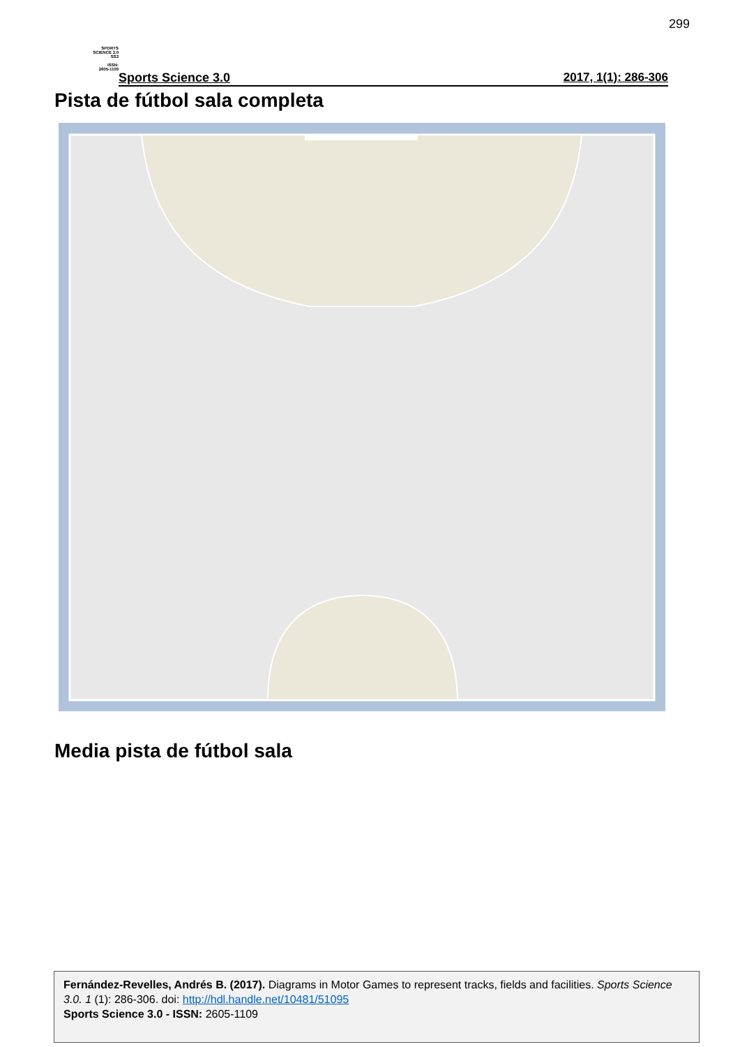299
SPORTS
SCIENCE 3.0
SS3
ISSN:
2605-1109
Sports Science 3.0 2017, 1(1): 286-306
Pista de fútbol sala completa
Media pista de fútbol sala
Fernández-Revelles, Andrés B. (2017). Diagrams in Motor Games to represent tracks, fields and facilities. Sports Science 3.0. 1 (1): 286-306. doi: http://hdl.handle.net/10481/51095
Sports Science 3.0 - ISSN: 2605-1109